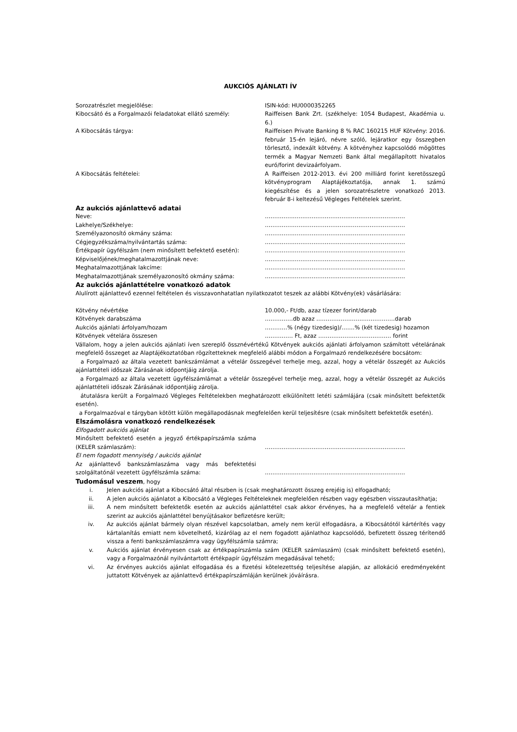AUKCIÓS AJÁNLATI ÍV
Sorozatrészlet megjelölése: ISIN-kód: HU0000352265
Kibocsátó és a Forgalmazói feladatokat ellátó személy: Raiffeisen Bank Zrt. (székhelye: 1054 Budapest, Akadémia u. 6.)
A Kibocsátás tárgya: Raiffeisen Private Banking 8 % RAC 160215 HUF Kötvény: 2016. február 15-én lejáró, névre szóló, lejáratkor egy összegben törlesztő, indexált kötvény. A kötvényhez kapcsolódó mögöttes termék a Magyar Nemzeti Bank által megállapított hivatalos euró/forint devizaárfolyam.
A Kibocsátás feltételei: A Raiffeisen 2012-2013. évi 200 milliárd forint keretösszegű kötvényprogram Alaptájékoztatója, annak 1. számú kiegészítése és a jelen sorozatrészletre vonatkozó 2013. február 8-i keltezésű Végleges Feltételek szerint.
Az aukciós ajánlattevő adatai
Neve: …………………………………………………………………
Lakhelye/Székhelye: …………………………………………………………………
Személyazonosító okmány száma: …………………………………………………………………
Cégjegyzékszáma/nyilvántartás száma: …………………………………………………………………
Értékpapír ügyfélszám (nem minősített befektető esetén): …………………………………………………………………
Képviselőjének/meghatalmazottjának neve: …………………………………………………………………
Meghatalmazottjának lakcíme: …………………………………………………………………
Meghatalmazottjának személyazonosító okmány száma: …………………………………………………………………
Az aukciós ajánlattételre vonatkozó adatok
Alulírott ajánlattevő ezennel feltételen és visszavonhatatlan nyilatkozatot teszek az alábbi Kötvény(ek) vásárlására:
Kötvény névértéke 10.000,- Ft/db, azaz tízezer forint/darab
Kötvények darabszáma ……………db azaz ……………………………………darab
Aukciós ajánlati árfolyam/hozam …………% (négy tizedesig)/…….% (két tizedesig) hozamon
Kötvények vételára összesen …………… Ft, azaz ………………………………… forint
Vállalom, hogy a jelen aukciós ajánlati íven szereplő össznévértékű Kötvények aukciós ajánlati árfolyamon számított vételárának megfelelő összeget az Alaptájékoztatóban rögzítetteknek megfelelő alábbi módon a Forgalmazó rendelkezésére bocsátom:
a Forgalmazó az általa vezetett bankszámlámat a vételár összegével terhelje meg, azzal, hogy a vételár összegét az Aukciós ajánlattételi időszak Zárásának időpontjáig zárolja.
a Forgalmazó az általa vezetett ügyfélszámlámat a vételár összegével terhelje meg, azzal, hogy a vételár összegét az Aukciós ajánlattételi időszak Zárásának időpontjáig zárolja.
átutalásra került a Forgalmazó Végleges Feltételekben meghatározott elkülönített letéti számlájára (csak minősített befektetők esetén).
a Forgalmazóval e tárgyban kötött külön megállapodásnak megfelelően kerül teljesítésre (csak minősített befektetők esetén).
Elszámolásra vonatkozó rendelkezések
Elfogadott aukciós ajánlat
Minősített befektető esetén a jegyző értékpapírszámla száma (KELER számlaszám):
…………………………………………………………………
El nem fogadott mennyiség / aukciós ajánlat
Az ajánlattevő bankszámlaszáma vagy más befektetési szolgáltatónál vezetett ügyfélszámla száma:
…………………………………………………………………
Tudomásul veszem, hogy
i. Jelen aukciós ajánlat a Kibocsátó által részben is (csak meghatározott összeg erejéig is) elfogadható;
ii. A jelen aukciós ajánlatot a Kibocsátó a Végleges Feltételeknek megfelelően részben vagy egészben visszautasíthatja;
iii. A nem minősített befektetők esetén az aukciós ajánlattétel csak akkor érvényes, ha a megfelelő vételár a fentiek szerint az aukciós ajánlattétel benyújtásakor befizetésre került;
iv. Az aukciós ajánlat bármely olyan részével kapcsolatban, amely nem kerül elfogadásra, a Kibocsátótól kártérítés vagy kártalanítás emiatt nem követelhető, kizárólag az el nem fogadott ajánlathoz kapcsolódó, befizetett összeg térítendő vissza a fenti bankszámlaszámra vagy ügyfélszámla számra;
v. Aukciós ajánlat érvényesen csak az értékpapírszámla szám (KELER számlaszám) (csak minősített befektető esetén), vagy a Forgalmazónál nyilvántartott értékpapír ügyfélszám megadásával tehető;
vi. Az érvényes aukciós ajánlat elfogadása és a fizetési kötelezettség teljesítése alapján, az allokáció eredményeként juttatott Kötvények az ajánlattevő értékpapírszámláján kerülnek jóváírásra.